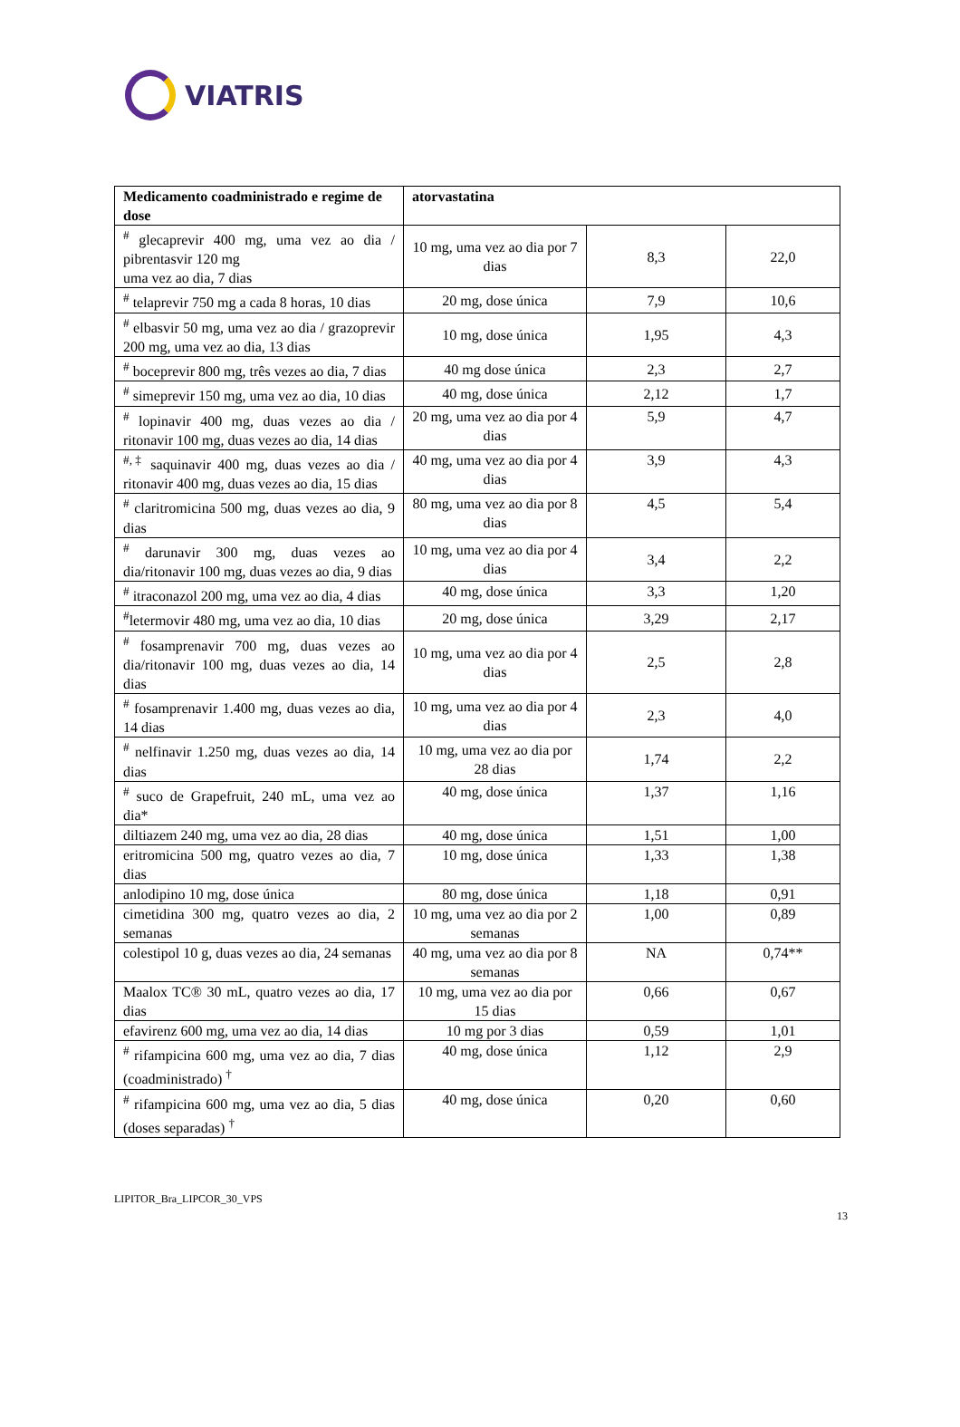VIATRIS
| Medicamento coadministrado e regime de dose | atorvastatina | | |
| --- | --- | --- | --- |
| <sup>#</sup> glecaprevir 400 mg, uma vez ao dia / pibrentasvir 120 mg uma vez ao dia, 7 dias | 10 mg, uma vez ao dia por 7 dias | 8,3 | 22,0 |
| <sup>#</sup> telaprevir 750 mg a cada 8 horas, 10 dias | 20 mg, dose única | 7,9 | 10,6 |
| <sup>#</sup> elbasvir 50 mg, uma vez ao dia / grazoprevir 200 mg, uma vez ao dia, 13 dias | 10 mg, dose única | 1,95 | 4,3 |
| <sup>#</sup> boceprevir 800 mg, três vezes ao dia, 7 dias | 40 mg dose única | 2,3 | 2,7 |
| <sup>#</sup> simeprevir 150 mg, uma vez ao dia, 10 dias | 40 mg, dose única | 2,12 | 1,7 |
| <sup>#</sup> lopinavir 400 mg, duas vezes ao dia / ritonavir 100 mg, duas vezes ao dia, 14 dias | 20 mg, uma vez ao dia por 4 dias | 5,9 | 4,7 |
| <sup>#,‡</sup> saquinavir 400 mg, duas vezes ao dia / ritonavir 400 mg, duas vezes ao dia, 15 dias | 40 mg, uma vez ao dia por 4 dias | 3,9 | 4,3 |
| <sup>#</sup> claritromicina 500 mg, duas vezes ao dia, 9 dias | 80 mg, uma vez ao dia por 8 dias | 4,5 | 5,4 |
| <sup>#</sup> darunavir 300 mg, duas vezes ao dia/ritonavir 100 mg, duas vezes ao dia, 9 dias | 10 mg, uma vez ao dia por 4 dias | 3,4 | 2,2 |
| <sup>#</sup> itraconazol 200 mg, uma vez ao dia, 4 dias | 40 mg, dose única | 3,3 | 1,20 |
| <sup>#</sup> letermovir 480 mg, uma vez ao dia, 10 dias | 20 mg, dose única | 3,29 | 2,17 |
| <sup>#</sup> fosamprenavir 700 mg, duas vezes ao dia/ritonavir 100 mg, duas vezes ao dia, 14 dias | 10 mg, uma vez ao dia por 4 dias | 2,5 | 2,8 |
| <sup>#</sup> fosamprenavir 1.400 mg, duas vezes ao dia, 14 dias | 10 mg, uma vez ao dia por 4 dias | 2,3 | 4,0 |
| <sup>#</sup> nelfinavir 1.250 mg, duas vezes ao dia, 14 dias | 10 mg, uma vez ao dia por 28 dias | 1,74 | 2,2 |
| <sup>#</sup> suco de Grapefruit, 240 mL, uma vez ao dia* | 40 mg, dose única | 1,37 | 1,16 |
| diltiazem 240 mg, uma vez ao dia, 28 dias | 40 mg, dose única | 1,51 | 1,00 |
| eritromicina 500 mg, quatro vezes ao dia, 7 dias | 10 mg, dose única | 1,33 | 1,38 |
| anlodipino 10 mg, dose única | 80 mg, dose única | 1,18 | 0,91 |
| cimetidina 300 mg, quatro vezes ao dia, 2 semanas | 10 mg, uma vez ao dia por 2 semanas | 1,00 | 0,89 |
| colestipol 10 g, duas vezes ao dia, 24 semanas | 40 mg, uma vez ao dia por 8 semanas | NA | 0,74** |
| Maalox TC® 30 mL, quatro vezes ao dia, 17 dias | 10 mg, uma vez ao dia por 15 dias | 0,66 | 0,67 |
| efavirenz 600 mg, uma vez ao dia, 14 dias | 10 mg por 3 dias | 0,59 | 1,01 |
| <sup>#</sup> rifampicina 600 mg, uma vez ao dia, 7 dias (coadministrado) <sup>†</sup> | 40 mg, dose única | 1,12 | 2,9 |
| <sup>#</sup> rifampicina 600 mg, uma vez ao dia, 5 dias (doses separadas) <sup>†</sup> | 40 mg, dose única | 0,20 | 0,60 |
LIPITOR_Bra_LIPCOR_30_VPS
13